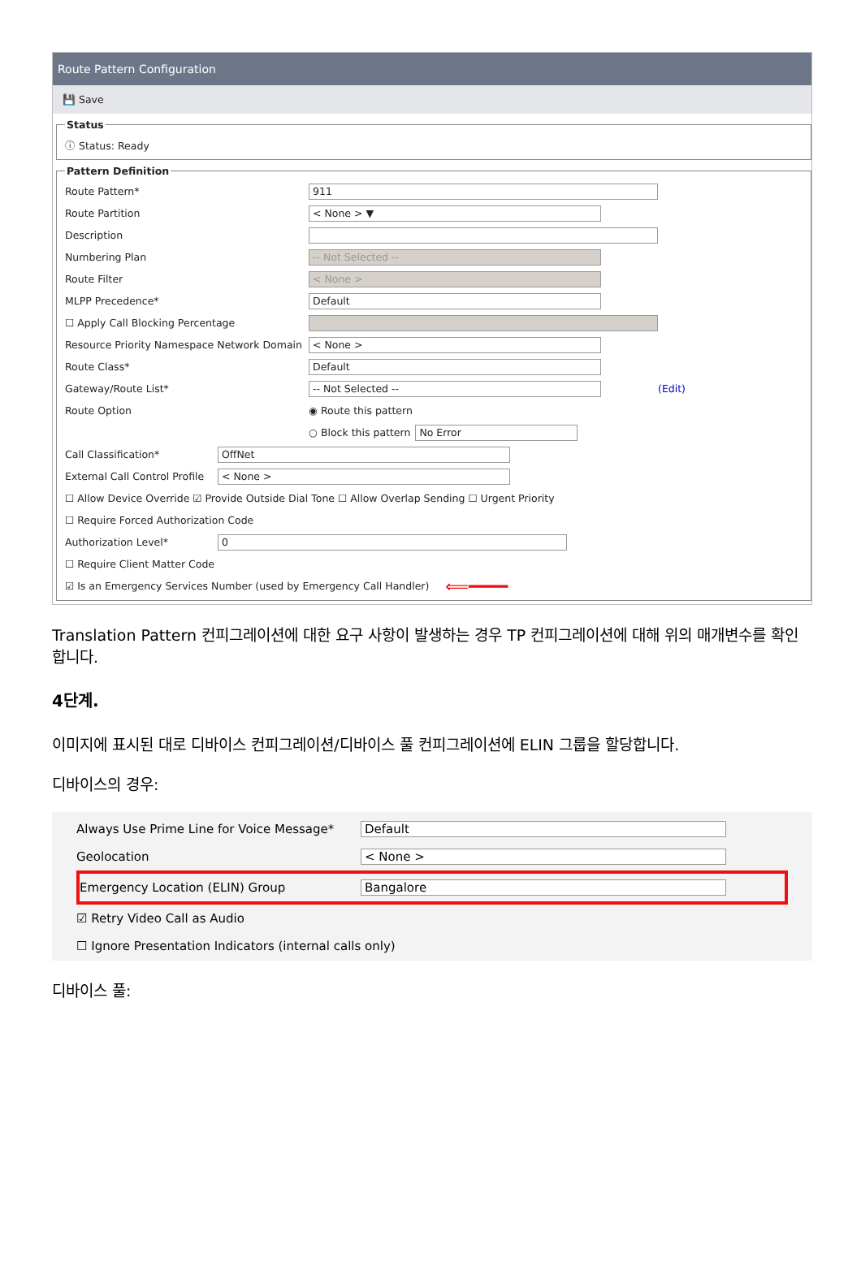Route Pattern Configuration
💾 Save
Status
ⓘ Status: Ready
Pattern Definition
Route Pattern* 911
Route Partition < None > ▼
Description
Numbering Plan -- Not Selected --
Route Filter < None >
MLPP Precedence* Default
☐ Apply Call Blocking Percentage
Resource Priority Namespace Network Domain < None >
Route Class* Default
Gateway/Route List* -- Not Selected -- (Edit)
Route Option ◉ Route this pattern
○ Block this pattern No Error
Call Classification* OffNet
External Call Control Profile < None >
☐ Allow Device Override ☑ Provide Outside Dial Tone ☐ Allow Overlap Sending ☐ Urgent Priority
☐ Require Forced Authorization Code
Authorization Level* 0
☐ Require Client Matter Code
☑ Is an Emergency Services Number (used by Emergency Call Handler) ⟸━━━━
Translation Pattern 컨피그레이션에 대한 요구 사항이 발생하는 경우 TP 컨피그레이션에 대해 위의 매개변수를 확인합니다.
4단계.
이미지에 표시된 대로 디바이스 컨피그레이션/디바이스 풀 컨피그레이션에 ELIN 그룹을 할당합니다.
디바이스의 경우:
Always Use Prime Line for Voice Message* Default
Geolocation < None >
Emergency Location (ELIN) Group Bangalore
☑ Retry Video Call as Audio
☐ Ignore Presentation Indicators (internal calls only)
디바이스 풀: